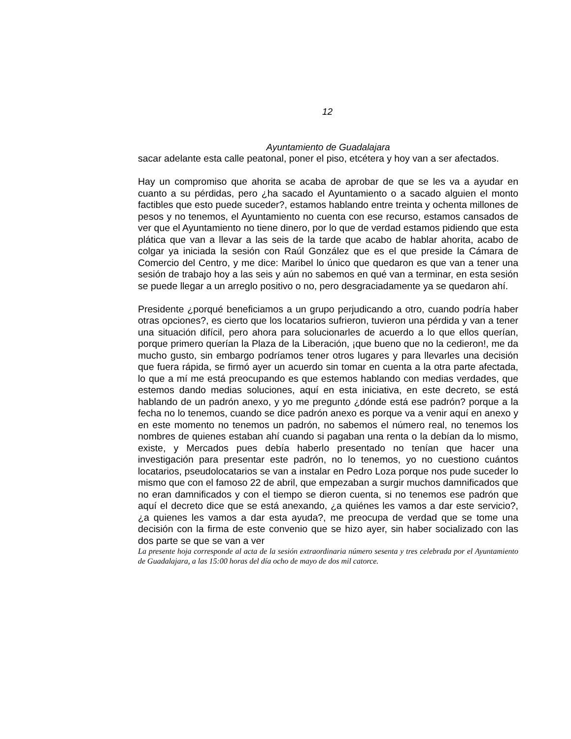12
Ayuntamiento de Guadalajara
sacar adelante esta calle peatonal, poner el piso, etcétera y hoy van a ser afectados.
Hay un compromiso que ahorita se acaba de aprobar de que se les va a ayudar en cuanto a su pérdidas, pero ¿ha sacado el Ayuntamiento o a sacado alguien el monto factibles que esto puede suceder?, estamos hablando entre treinta y ochenta millones de pesos y no tenemos, el Ayuntamiento no cuenta con ese recurso, estamos cansados de ver que el Ayuntamiento no tiene dinero, por lo que de verdad estamos pidiendo que esta plática que van a llevar a las seis de la tarde que acabo de hablar ahorita, acabo de colgar ya iniciada la sesión con Raúl González que es el que preside la Cámara de Comercio del Centro, y me dice: Maribel lo único que quedaron es que van a tener una sesión de trabajo hoy a las seis y aún no sabemos en qué van a terminar, en esta sesión se puede llegar a un arreglo positivo o no, pero desgraciadamente ya se quedaron ahí.
Presidente ¿porqué beneficiamos a un grupo perjudicando a otro, cuando podría haber otras opciones?, es cierto que los locatarios sufrieron, tuvieron una pérdida y van a tener una situación difícil, pero ahora para solucionarles de acuerdo a lo que ellos querían, porque primero querían la Plaza de la Liberación, ¡que bueno que no la cedieron!, me da mucho gusto, sin embargo podríamos tener otros lugares y para llevarles una decisión que fuera rápida, se firmó ayer un acuerdo sin tomar en cuenta a la otra parte afectada, lo que a mí me está preocupando es que estemos hablando con medias verdades, que estemos dando medias soluciones, aquí en esta iniciativa, en este decreto, se está hablando de un padrón anexo, y yo me pregunto ¿dónde está ese padrón? porque a la fecha no lo tenemos, cuando se dice padrón anexo es porque va a venir aquí en anexo y en este momento no tenemos un padrón, no sabemos el número real, no tenemos los nombres de quienes estaban ahí cuando si pagaban una renta o la debían da lo mismo, existe, y Mercados pues debía haberlo presentado no tenían que hacer una investigación para presentar este padrón, no lo tenemos, yo no cuestiono cuántos locatarios, pseudolocatarios se van a instalar en Pedro Loza porque nos pude suceder lo mismo que con el famoso 22 de abril, que empezaban a surgir muchos damnificados que no eran damnificados y con el tiempo se dieron cuenta, si no tenemos ese padrón que aquí el decreto dice que se está anexando, ¿a quiénes les vamos a dar este servicio?, ¿a quienes les vamos a dar esta ayuda?, me preocupa de verdad que se tome una decisión con la firma de este convenio que se hizo ayer, sin haber socializado con las dos parte se que se van a ver
La presente hoja corresponde al acta de la sesión extraordinaria número sesenta y tres celebrada por el Ayuntamiento de Guadalajara, a las 15:00 horas del día ocho de mayo de dos mil catorce.